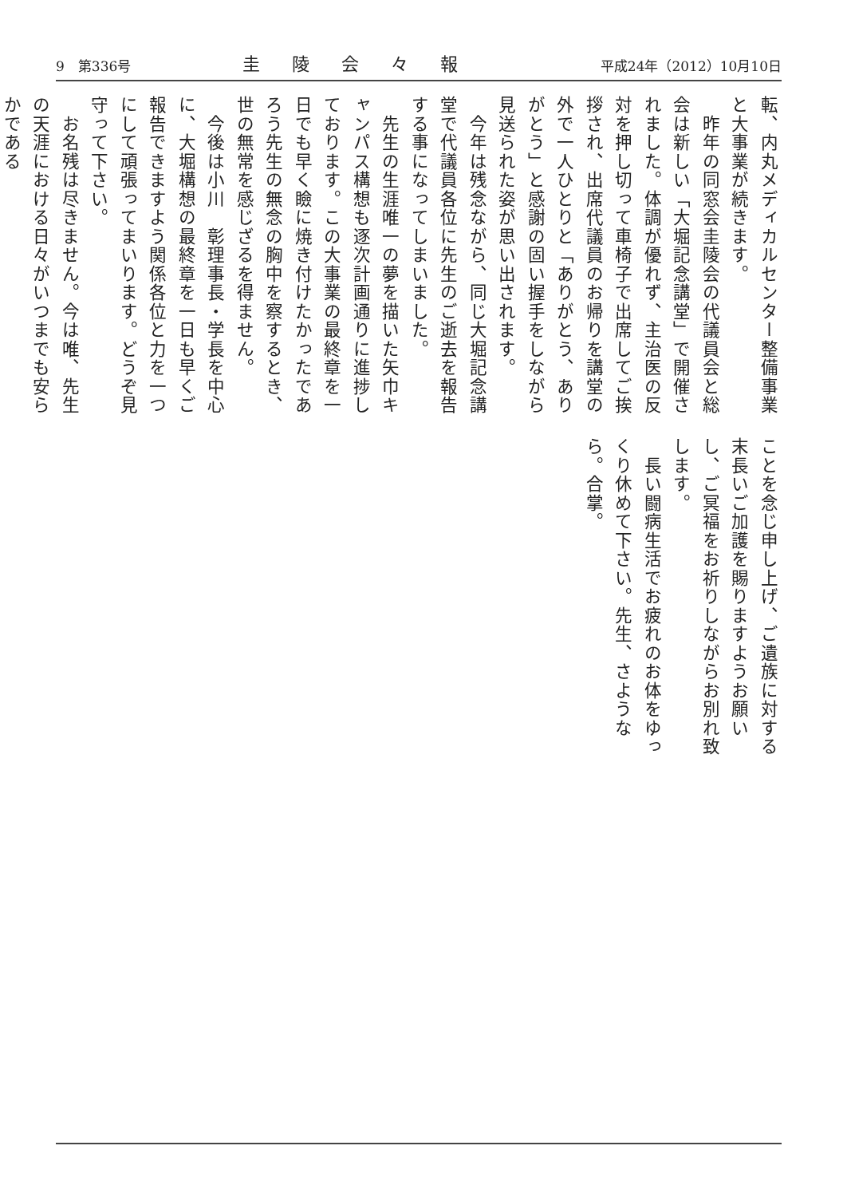9　第336号 圭陵会々報 平成24年（2012）10月10日
転、内丸メディカルセンター整備事業と大事業が続きます。
　昨年の同窓会圭陵会の代議員会と総会は新しい「大堀記念講堂」で開催されました。体調が優れず、主治医の反対を押し切って車椅子で出席してご挨拶され、出席代議員のお帰りを講堂の外で一人ひとりと「ありがとう、ありがとう」と感謝の固い握手をしながら見送られた姿が思い出されます。
　今年は残念ながら、同じ大堀記念講堂で代議員各位に先生のご逝去を報告する事になってしまいました。
　先生の生涯唯一の夢を描いた矢巾キャンパス構想も逐次計画通りに進捗しております。この大事業の最終章を一日でも早く瞼に焼き付けたかったであろう先生の無念の胸中を察するとき、世の無常を感じざるを得ません。
　今後は小川　彰理事長・学長を中心に、大堀構想の最終章を一日も早くご報告できますよう関係各位と力を一つにして頑張ってまいります。どうぞ見守って下さい。
　お名残は尽きません。今は唯、先生の天涯における日々がいつまでも安らかである
ことを念じ申し上げ、ご遺族に対する末長いご加護を賜りますようお願いし、ご冥福をお祈りしながらお別れ致します。
　長い闘病生活でお疲れのお体をゆっくり休めて下さい。先生、さようなら。合掌。